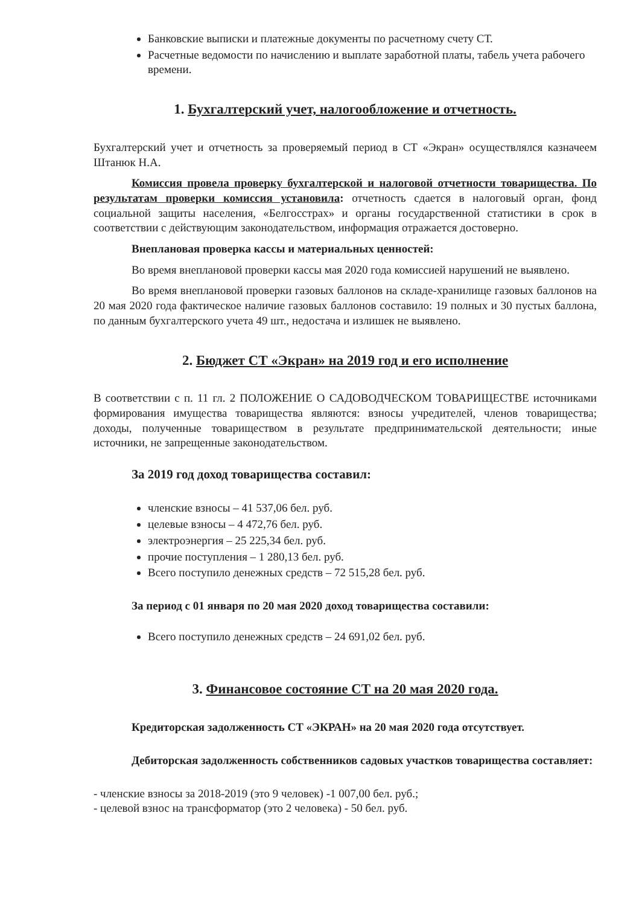Банковские выписки и платежные документы по расчетному счету СТ.
Расчетные ведомости по начислению и выплате заработной платы, табель учета рабочего времени.
1. Бухгалтерский учет, налогообложение и отчетность.
Бухгалтерский учет и отчетность за проверяемый период в СТ «Экран» осуществлялся казначеем Штанюк Н.А.
Комиссия провела проверку бухгалтерской и налоговой отчетности товарищества. По результатам проверки комиссия установила: отчетность сдается в налоговый орган, фонд социальной защиты населения, «Белгосстрах» и органы государственной статистики в срок в соответствии с действующим законодательством, информация отражается достоверно.
Внеплановая проверка кассы и материальных ценностей:
Во время внеплановой проверки кассы мая 2020 года комиссией нарушений не выявлено.
Во время внеплановой проверки газовых баллонов на складе-хранилище газовых баллонов на 20 мая 2020 года фактическое наличие газовых баллонов составило: 19 полных и 30 пустых баллона, по данным бухгалтерского учета 49 шт., недостача и излишек не выявлено.
2. Бюджет СТ «Экран» на 2019 год и его исполнение
В соответствии с п. 11 гл. 2 ПОЛОЖЕНИЕ О САДОВОДЧЕСКОМ ТОВАРИЩЕСТВЕ источниками формирования имущества товарищества являются: взносы учредителей, членов товарищества; доходы, полученные товариществом в результате предпринимательской деятельности; иные источники, не запрещенные законодательством.
За 2019 год доход товарищества составил:
членские взносы – 41 537,06 бел. руб.
целевые взносы – 4 472,76 бел. руб.
электроэнергия – 25 225,34 бел. руб.
прочие поступления – 1 280,13 бел. руб.
Всего поступило денежных средств – 72 515,28 бел. руб.
За период с 01 января по 20 мая 2020 доход товарищества составили:
Всего поступило денежных средств – 24 691,02 бел. руб.
3. Финансовое состояние СТ на 20 мая 2020 года.
Кредиторская задолженность СТ «ЭКРАН» на 20 мая 2020 года отсутствует.
Дебиторская задолженность собственников садовых участков товарищества составляет:
- членские взносы за 2018-2019 (это 9 человек) -1 007,00 бел. руб.;
- целевой взнос на трансформатор (это 2 человека) - 50 бел. руб.